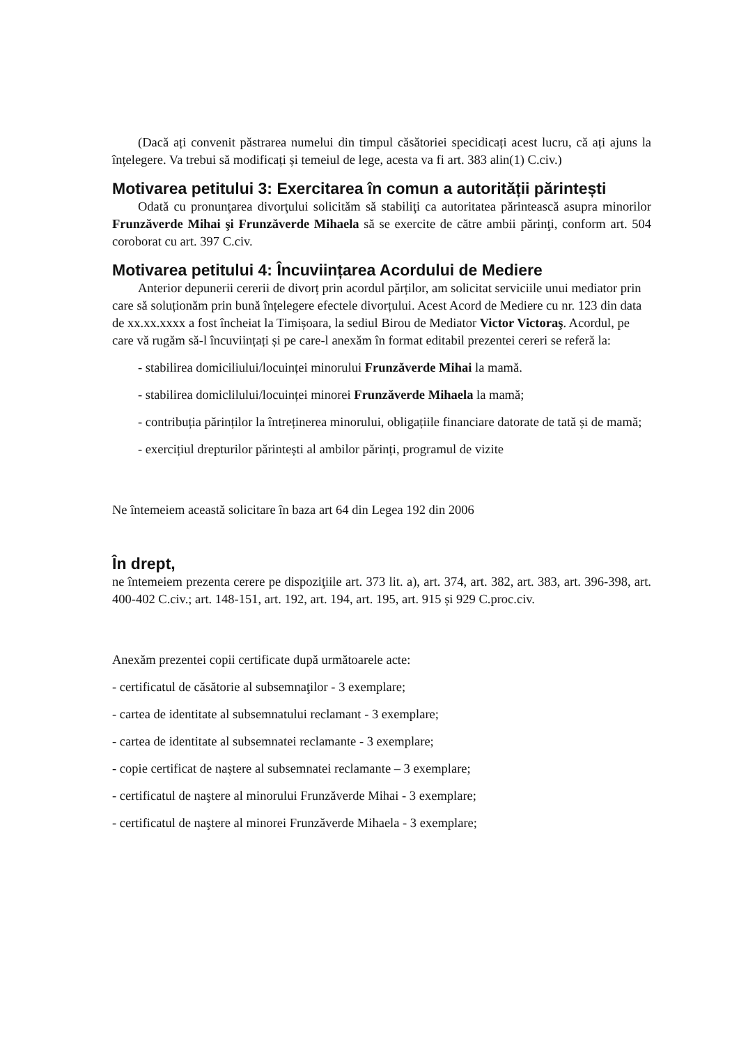(Dacă ați convenit păstrarea numelui din timpul căsătoriei specidicați acest lucru, că ați ajuns la înțelegere. Va trebui să modificați și temeiul de lege, acesta va fi art. 383 alin(1) C.civ.)
Motivarea petitului 3: Exercitarea în comun a autorității părintești
Odată cu pronunţarea divorţului solicităm să stabiliţi ca autoritatea părintească asupra minorilor Frunzăverde Mihai şi Frunzăverde Mihaela să se exercite de către ambii părinţi, conform art. 504 coroborat cu art. 397 C.civ.
Motivarea petitului 4: Încuviințarea Acordului de Mediere
Anterior depunerii cererii de divorț prin acordul părților, am solicitat serviciile unui mediator prin care să soluționăm prin bună înțelegere efectele divorțului. Acest Acord de Mediere cu nr. 123 din data de xx.xx.xxxx a fost încheiat la Timișoara, la sediul Birou de Mediator Victor Victoraş. Acordul, pe care vă rugăm să-l încuviințați și pe care-l anexăm în format editabil prezentei cereri se referă la:
- stabilirea domiciliului/locuinței minorului Frunzăverde Mihai la mamă.
- stabilirea domiclilului/locuinței minorei Frunzăverde Mihaela la mamă;
- contribuția părinților la întreținerea minorului, obligațiile financiare datorate de tată și de mamă;
- exercițiul drepturilor părintești al ambilor părinți, programul de vizite
Ne întemeiem această solicitare în baza art 64 din Legea 192 din 2006
În drept,
ne întemeiem prezenta cerere pe dispoziţiile art. 373 lit. a), art. 374, art. 382, art. 383, art. 396-398, art. 400-402 C.civ.; art. 148-151, art. 192, art. 194, art. 195, art. 915 și 929 C.proc.civ.
Anexăm prezentei copii certificate după următoarele acte:
- certificatul de căsătorie al subsemnaţilor - 3 exemplare;
- cartea de identitate al subsemnatului reclamant - 3 exemplare;
- cartea de identitate al subsemnatei reclamante - 3 exemplare;
- copie certificat de naștere al subsemnatei reclamante – 3 exemplare;
- certificatul de naştere al minorului Frunzăverde Mihai - 3 exemplare;
- certificatul de naştere al minorei Frunzăverde Mihaela - 3 exemplare;